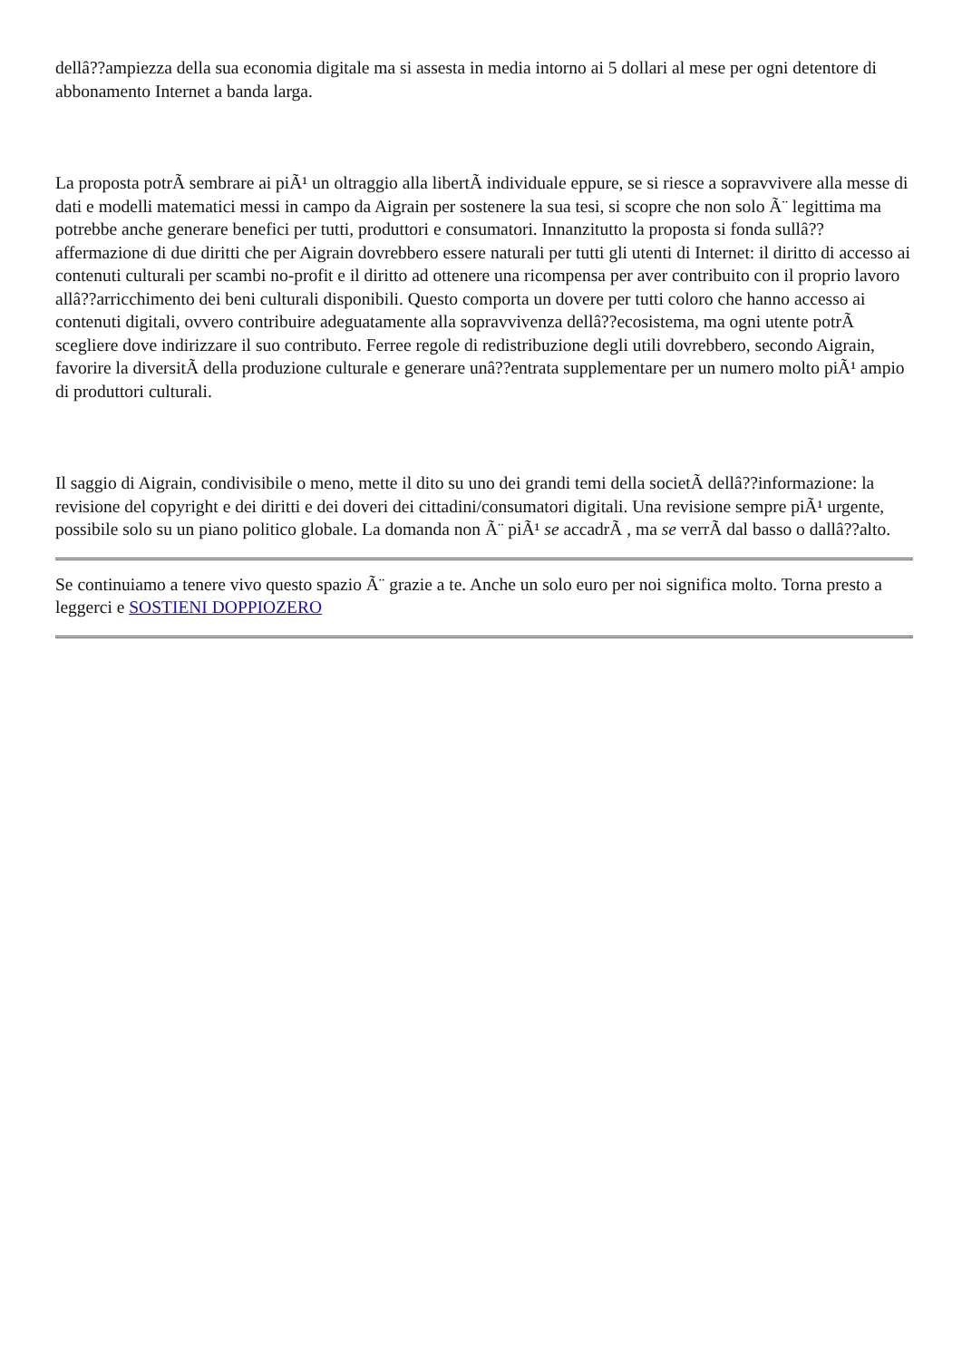dellâ??ampiezza della sua economia digitale ma si assesta in media intorno ai 5 dollari al mese per ogni detentore di abbonamento Internet a banda larga.
La proposta potrÃ sembrare ai piÃ¹ un oltraggio alla libertÃ individuale eppure, se si riesce a sopravvivere alla messe di dati e modelli matematici messi in campo da Aigrain per sostenere la sua tesi, si scopre che non solo Ã¨ legittima ma potrebbe anche generare benefici per tutti, produttori e consumatori. Innanzitutto la proposta si fonda sullâ??affermazione di due diritti che per Aigrain dovrebbero essere naturali per tutti gli utenti di Internet: il diritto di accesso ai contenuti culturali per scambi no-profit e il diritto ad ottenere una ricompensa per aver contribuito con il proprio lavoro allâ??arricchimento dei beni culturali disponibili. Questo comporta un dovere per tutti coloro che hanno accesso ai contenuti digitali, ovvero contribuire adeguatamente alla sopravvivenza dellâ??ecosistema, ma ogni utente potrÃ scegliere dove indirizzare il suo contributo. Ferree regole di redistribuzione degli utili dovrebbero, secondo Aigrain, favorire la diversitÃ della produzione culturale e generare unâ??entrata supplementare per un numero molto piÃ¹ ampio di produttori culturali.
Il saggio di Aigrain, condivisibile o meno, mette il dito su uno dei grandi temi della societÃ dellâ??informazione: la revisione del copyright e dei diritti e dei doveri dei cittadini/consumatori digitali. Una revisione sempre piÃ¹ urgente, possibile solo su un piano politico globale. La domanda non Ã¨ piÃ¹ se accadrÃ , ma se verrÃ dal basso o dallâ??alto.
Se continuiamo a tenere vivo questo spazio Ã¨ grazie a te. Anche un solo euro per noi significa molto. Torna presto a leggerci e SOSTIENI DOPPIOZERO